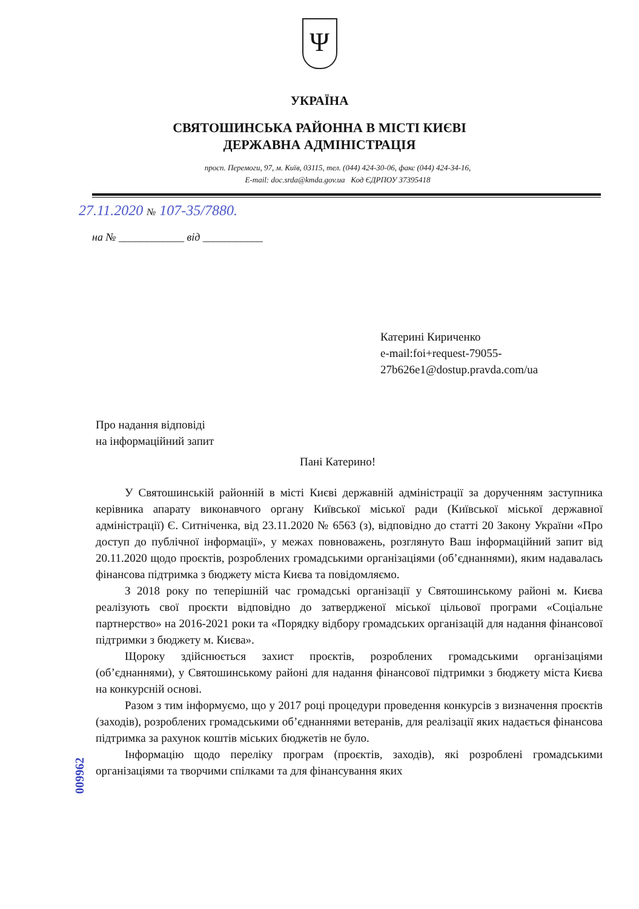Ψ
УКРАЇНА
СВЯТОШИНСЬКА РАЙОННА В МІСТІ КИЄВІ
ДЕРЖАВНА АДМІНІСТРАЦІЯ
просп. Перемоги, 97, м. Київ, 03115, тел. (044) 424-30-06, факс (044) 424-34-16,
E-mail: doc.srda@kmda.gov.ua Код ЄДРПОУ 37395418
27.11.2020 № 107-35/7880.
на № ____________ від ___________
Катерині Кириченко
e-mail:foi+request-79055-
27b626e1@dostup.pravda.com/ua
Про надання відповіді
на інформаційний запит
Пані Катерино!
У Святошинській районній в місті Києві державній адміністрації за дорученням заступника керівника апарату виконавчого органу Київської міської ради (Київської міської державної адміністрації) Є. Ситніченка, від 23.11.2020 № 6563 (з), відповідно до статті 20 Закону України «Про доступ до публічної інформації», у межах повноважень, розглянуто Ваш інформаційний запит від 20.11.2020 щодо проєктів, розроблених громадськими організаціями (об’єднаннями), яким надавалась фінансова підтримка з бюджету міста Києва та повідомляємо.
З 2018 року по теперішній час громадські організації у Святошинському районі м. Києва реалізують свої проєкти відповідно до затвердженої міської цільової програми «Соціальне партнерство» на 2016-2021 роки та «Порядку відбору громадських організацій для надання фінансової підтримки з бюджету м. Києва».
Щороку здійснюється захист проєктів, розроблених громадськими організаціями (об’єднаннями), у Святошинському районі для надання фінансової підтримки з бюджету міста Києва на конкурсній основі.
Разом з тим інформуємо, що у 2017 році процедури проведення конкурсів з визначення проєктів (заходів), розроблених громадськими об’єднаннями ветеранів, для реалізації яких надається фінансова підтримка за рахунок коштів міських бюджетів не було.
Інформацію щодо переліку програм (проєктів, заходів), які розроблені громадськими організаціями та творчими спілками та для фінансування яких
009962